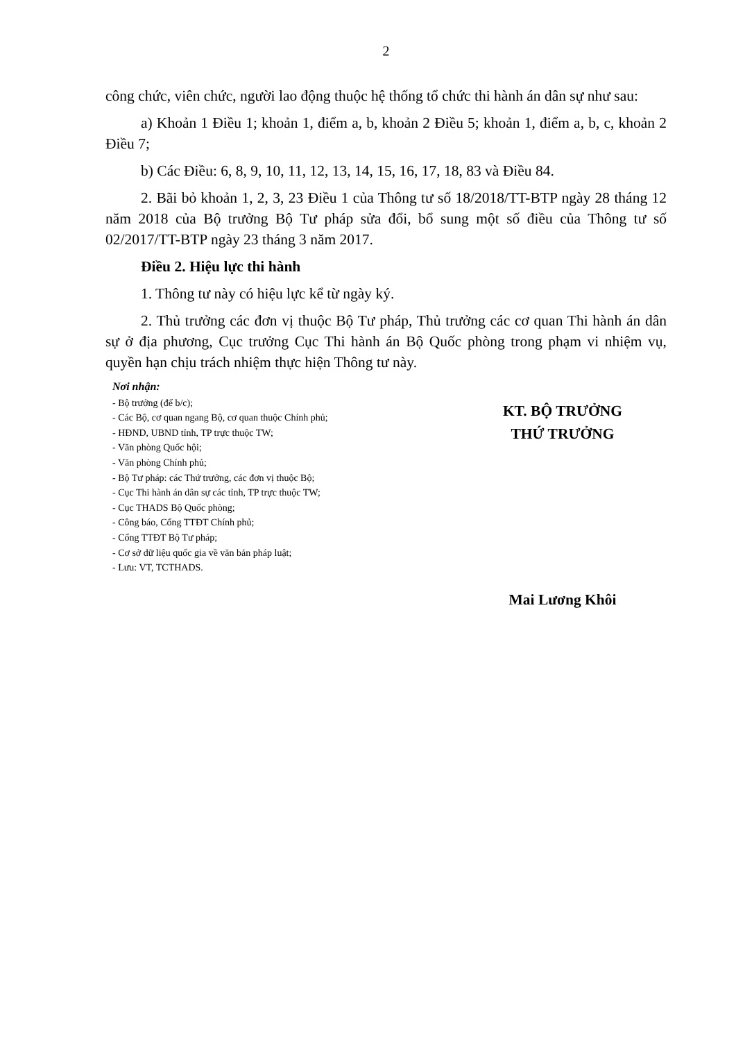2
công chức, viên chức, người lao động thuộc hệ thống tổ chức thi hành án dân sự như sau:
a) Khoản 1 Điều 1; khoản 1, điểm a, b, khoản 2 Điều 5; khoản 1, điểm a, b, c, khoản 2 Điều 7;
b) Các Điều: 6, 8, 9, 10, 11, 12, 13, 14, 15, 16, 17, 18, 83 và Điều 84.
2. Bãi bỏ khoản 1, 2, 3, 23 Điều 1 của Thông tư số 18/2018/TT-BTP ngày 28 tháng 12 năm 2018 của Bộ trưởng Bộ Tư pháp sửa đổi, bổ sung một số điều của Thông tư số 02/2017/TT-BTP ngày 23 tháng 3 năm 2017.
Điều 2. Hiệu lực thi hành
1. Thông tư này có hiệu lực kể từ ngày ký.
2. Thủ trưởng các đơn vị thuộc Bộ Tư pháp, Thủ trưởng các cơ quan Thi hành án dân sự ở địa phương, Cục trưởng Cục Thi hành án Bộ Quốc phòng trong phạm vi nhiệm vụ, quyền hạn chịu trách nhiệm thực hiện Thông tư này.
Nơi nhận:
- Bộ trưởng (để b/c);
- Các Bộ, cơ quan ngang Bộ, cơ quan thuộc Chính phủ;
- HĐND, UBND tỉnh, TP trực thuộc TW;
- Văn phòng Quốc hội;
- Văn phòng Chính phủ;
- Bộ Tư pháp: các Thứ trưởng, các đơn vị thuộc Bộ;
- Cục Thi hành án dân sự các tỉnh, TP trực thuộc TW;
- Cục THADS Bộ Quốc phòng;
- Công báo, Cổng TTĐT Chính phủ;
- Cổng TTĐT Bộ Tư pháp;
- Cơ sở dữ liệu quốc gia về văn bản pháp luật;
- Lưu: VT, TCTHADS.
KT. BỘ TRƯỞNG
THỨ TRƯỞNG
Mai Lương Khôi